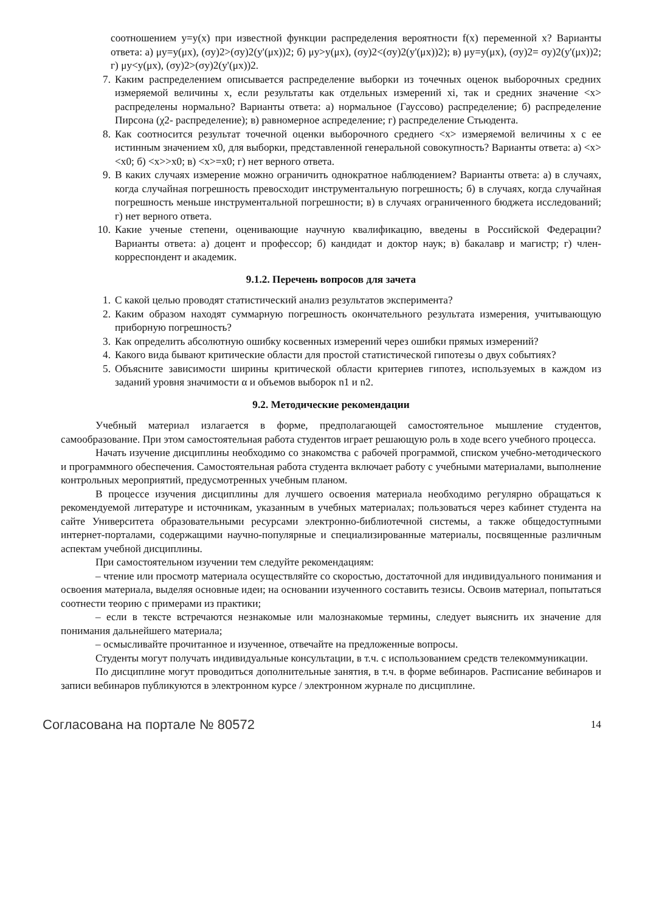соотношением y=y(x) при известной функции распределения вероятности f(x) переменной x? Варианты ответа: а) μy=y(μx), (σy)2>(σy)2(y'(μx))2; б) μy>y(μx), (σy)2<(σy)2(y'(μx))2); в) μy=y(μx), (σy)2= σy)2(y'(μx))2; г) μy<y(μx), (σy)2>(σy)2(y'(μx))2.
7. Каким распределением описывается распределение выборки из точечных оценок выборочных средних измеряемой величины x, если результаты как отдельных измерений xi, так и средних значение <x> распределены нормально? Варианты ответа: а) нормальное (Гауссово) распределение; б) распределение Пирсона (χ2- распределение); в) равномерное аспределение; г) распределение Стьюдента.
8. Как соотносится результат точечной оценки выборочного среднего <x> измеряемой величины x с ее истинным значением x0, для выборки, представленной генеральной совокупность? Варианты ответа: а) <x><x0; б) <x>>x0; в) <x>=x0; г) нет верного ответа.
9. В каких случаях измерение можно ограничить однократное наблюдением? Варианты ответа: а) в случаях, когда случайная погрешность превосходит инструментальную погрешность; б) в случаях, когда случайная погрешность меньше инструментальной погрешности; в) в случаях ограниченного бюджета исследований; г) нет верного ответа.
10. Какие ученые степени, оценивающие научную квалификацию, введены в Российской Федерации? Варианты ответа: а) доцент и профессор; б) кандидат и доктор наук; в) бакалавр и магистр; г) член-корреспондент и академик.
9.1.2. Перечень вопросов для зачета
1. С какой целью проводят статистический анализ результатов эксперимента?
2. Каким образом находят суммарную погрешность окончательного результата измерения, учитывающую приборную погрешность?
3. Как определить абсолютную ошибку косвенных измерений через ошибки прямых измерений?
4. Какого вида бывают критические области для простой статистической гипотезы о двух событиях?
5. Объясните зависимости ширины критической области критериев гипотез, используемых в каждом из заданий уровня значимости α и объемов выборок n1 и n2.
9.2. Методические рекомендации
Учебный материал излагается в форме, предполагающей самостоятельное мышление студентов, самообразование. При этом самостоятельная работа студентов играет решающую роль в ходе всего учебного процесса.
Начать изучение дисциплины необходимо со знакомства с рабочей программой, списком учебно-методического и программного обеспечения. Самостоятельная работа студента включает работу с учебными материалами, выполнение контрольных мероприятий, предусмотренных учебным планом.
В процессе изучения дисциплины для лучшего освоения материала необходимо регулярно обращаться к рекомендуемой литературе и источникам, указанным в учебных материалах; пользоваться через кабинет студента на сайте Университета образовательными ресурсами электронно-библиотечной системы, а также общедоступными интернет-порталами, содержащими научно-популярные и специализированные материалы, посвященные различным аспектам учебной дисциплины.
При самостоятельном изучении тем следуйте рекомендациям:
– чтение или просмотр материала осуществляйте со скоростью, достаточной для индивидуального понимания и освоения материала, выделяя основные идеи; на основании изученного составить тезисы. Освоив материал, попытаться соотнести теорию с примерами из практики;
– если в тексте встречаются незнакомые или малознакомые термины, следует выяснить их значение для понимания дальнейшего материала;
– осмысливайте прочитанное и изученное, отвечайте на предложенные вопросы.
Студенты могут получать индивидуальные консультации, в т.ч. с использованием средств телекоммуникации.
По дисциплине могут проводиться дополнительные занятия, в т.ч. в форме вебинаров. Расписание вебинаров и записи вебинаров публикуются в электронном курсе / электронном журнале по дисциплине.
Согласована на портале № 80572 14